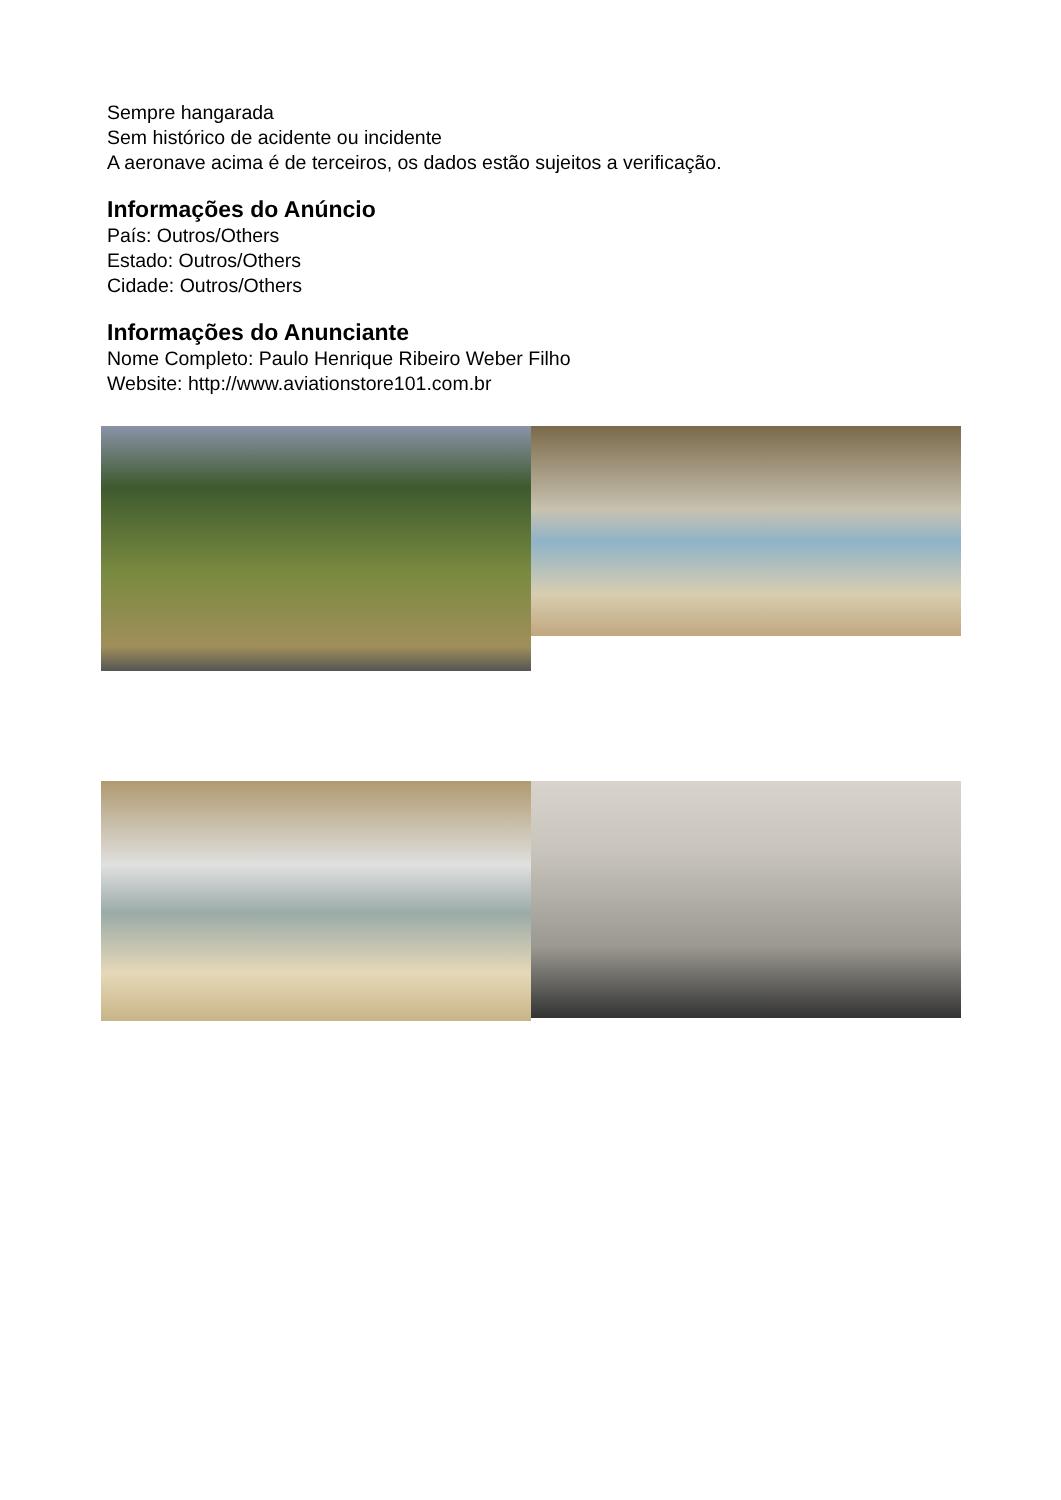Sempre hangarada
Sem histórico de acidente ou incidente
A aeronave acima é de terceiros, os dados estão sujeitos a verificação.
Informações do Anúncio
País: Outros/Others
Estado: Outros/Others
Cidade: Outros/Others
Informações do Anunciante
Nome Completo: Paulo Henrique Ribeiro Weber Filho
Website: http://www.aviationstore101.com.br